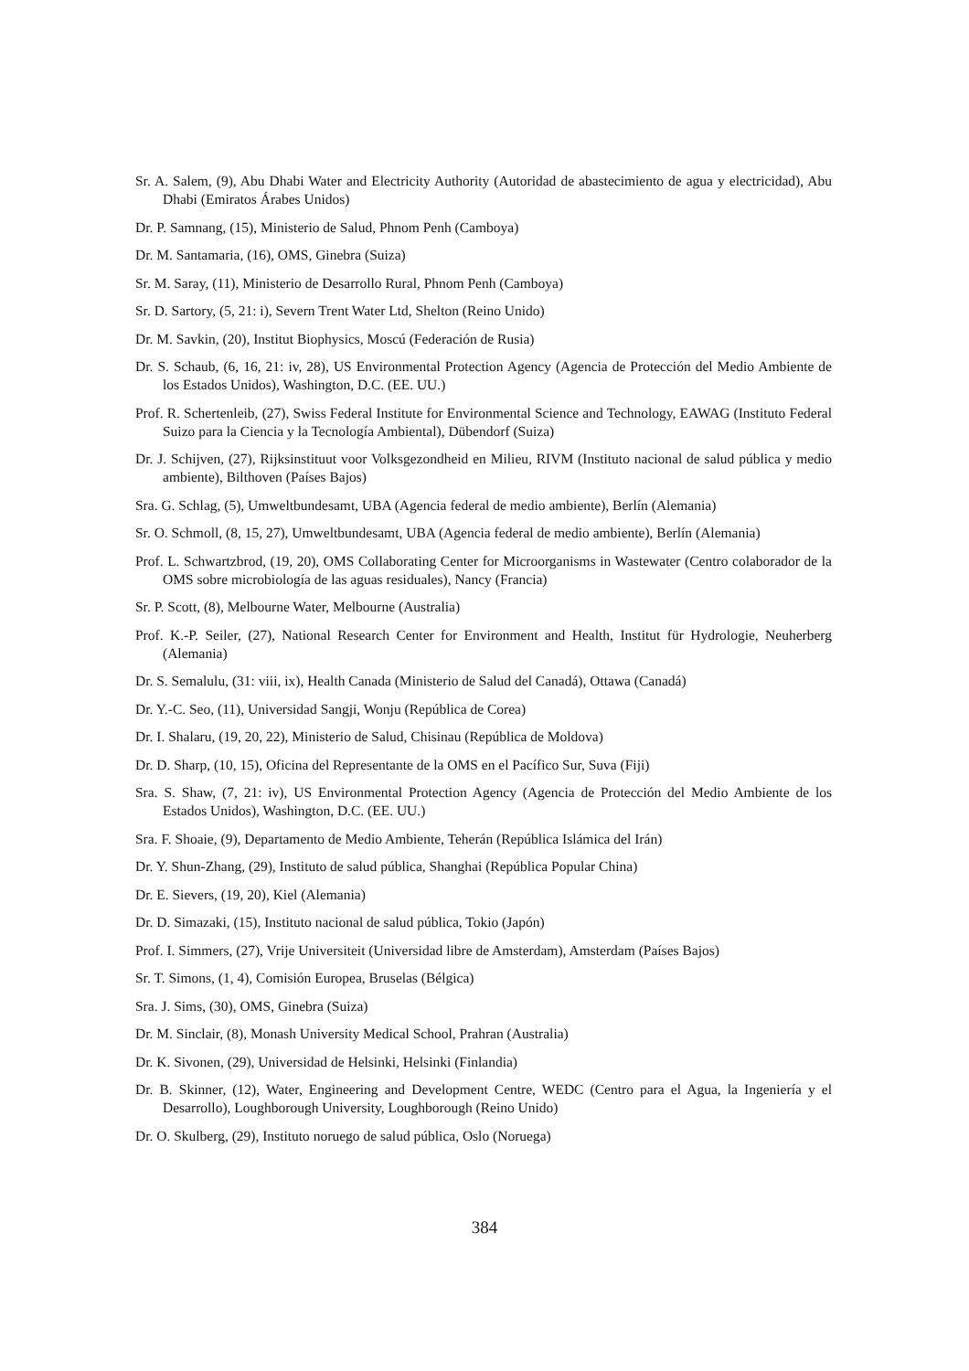Sr. A. Salem, (9), Abu Dhabi Water and Electricity Authority (Autoridad de abastecimiento de agua y electricidad), Abu Dhabi (Emiratos Árabes Unidos)
Dr. P. Samnang, (15), Ministerio de Salud, Phnom Penh (Camboya)
Dr. M. Santamaria, (16), OMS, Ginebra (Suiza)
Sr. M. Saray, (11), Ministerio de Desarrollo Rural, Phnom Penh (Camboya)
Sr. D. Sartory, (5, 21: i), Severn Trent Water Ltd, Shelton (Reino Unido)
Dr. M. Savkin, (20), Institut Biophysics, Moscú (Federación de Rusia)
Dr. S. Schaub, (6, 16, 21: iv, 28), US Environmental Protection Agency (Agencia de Protección del Medio Ambiente de los Estados Unidos), Washington, D.C. (EE. UU.)
Prof. R. Schertenleib, (27), Swiss Federal Institute for Environmental Science and Technology, EAWAG (Instituto Federal Suizo para la Ciencia y la Tecnología Ambiental), Dübendorf (Suiza)
Dr. J. Schijven, (27), Rijksinstituut voor Volksgezondheid en Milieu, RIVM (Instituto nacional de salud pública y medio ambiente), Bilthoven (Países Bajos)
Sra. G. Schlag, (5), Umweltbundesamt, UBA (Agencia federal de medio ambiente), Berlín (Alemania)
Sr. O. Schmoll, (8, 15, 27), Umweltbundesamt, UBA (Agencia federal de medio ambiente), Berlín (Alemania)
Prof. L. Schwartzbrod, (19, 20), OMS Collaborating Center for Microorganisms in Wastewater (Centro colaborador de la OMS sobre microbiología de las aguas residuales), Nancy (Francia)
Sr. P. Scott, (8), Melbourne Water, Melbourne (Australia)
Prof. K.-P. Seiler, (27), National Research Center for Environment and Health, Institut für Hydrologie, Neuherberg (Alemania)
Dr. S. Semalulu, (31: viii, ix), Health Canada (Ministerio de Salud del Canadá), Ottawa (Canadá)
Dr. Y.-C. Seo, (11), Universidad Sangji, Wonju (República de Corea)
Dr. I. Shalaru, (19, 20, 22), Ministerio de Salud, Chisinau (República de Moldova)
Dr. D. Sharp, (10, 15), Oficina del Representante de la OMS en el Pacífico Sur, Suva (Fiji)
Sra. S. Shaw, (7, 21: iv), US Environmental Protection Agency (Agencia de Protección del Medio Ambiente de los Estados Unidos), Washington, D.C. (EE. UU.)
Sra. F. Shoaie, (9), Departamento de Medio Ambiente, Teherán (República Islámica del Irán)
Dr. Y. Shun-Zhang, (29), Instituto de salud pública, Shanghai (República Popular China)
Dr. E. Sievers, (19, 20), Kiel (Alemania)
Dr. D. Simazaki, (15), Instituto nacional de salud pública, Tokio (Japón)
Prof. I. Simmers, (27), Vrije Universiteit (Universidad libre de Amsterdam), Amsterdam (Países Bajos)
Sr. T. Simons, (1, 4), Comisión Europea, Bruselas (Bélgica)
Sra. J. Sims, (30), OMS, Ginebra (Suiza)
Dr. M. Sinclair, (8), Monash University Medical School, Prahran (Australia)
Dr. K. Sivonen, (29), Universidad de Helsinki, Helsinki (Finlandia)
Dr. B. Skinner, (12), Water, Engineering and Development Centre, WEDC (Centro para el Agua, la Ingeniería y el Desarrollo), Loughborough University, Loughborough (Reino Unido)
Dr. O. Skulberg, (29), Instituto noruego de salud pública, Oslo (Noruega)
384